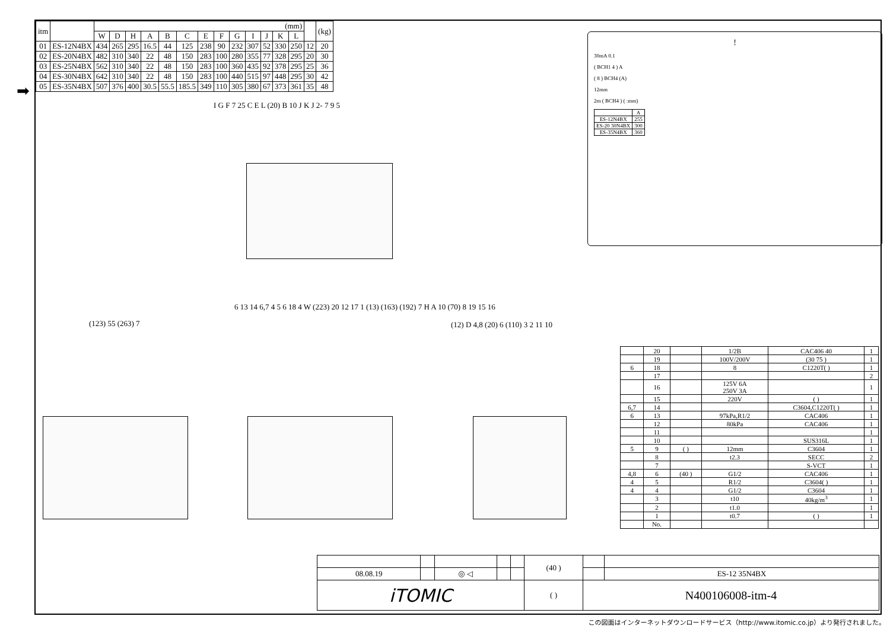➡
| itm | | (mm) | | | | | | | | | | | | | | (kg) |
| --- | --- | --- | --- | --- | --- | --- | --- | --- | --- | --- | --- | --- | --- | --- | --- | --- |
| | | W | D | H | A | B | C | E | F | G | I | J | K | L | | |
| 01 | ES-12N4BX | 434 | 265 | 295 | 16.5 | 44 | 125 | 238 | 90 | 232 | 307 | 52 | 330 | 250 | 12 | 20 |
| 02 | ES-20N4BX | 482 | 310 | 340 | 22 | 48 | 150 | 283 | 100 | 280 | 355 | 77 | 328 | 295 | 20 | 30 |
| 03 | ES-25N4BX | 562 | 310 | 340 | 22 | 48 | 150 | 283 | 100 | 360 | 435 | 92 | 378 | 295 | 25 | 36 |
| 04 | ES-30N4BX | 642 | 310 | 340 | 22 | 48 | 150 | 283 | 100 | 440 | 515 | 97 | 448 | 295 | 30 | 42 |
| 05 | ES-35N4BX | 507 | 376 | 400 | 30.5 | 55.5 | 185.5 | 349 | 110 | 305 | 380 | 67 | 373 | 361 | 35 | 48 |
!
30mA 0.1
( BCH1 4 ) A
( 8 ) BCH4 (A)
12mm
2m ( BCH4 ) ( :mm)
| | A |
| ES-12N4BX | 255 |
| ES-20 30N4BX | 300 |
| ES-35N4BX | 360 |
I G F 7 25 C E L (20) B 10 J K J 2- 7 9 5
(123) 55 (263) 7
6 13 14 6,7 4 5 6 18 4 W (223) 20 12 17 1 (13) (163) (192) 7 H A 10 (70) 8 19 15 16
(12) D 4,8 (20) 6 (110) 3 2 11 10
| | 20 | | 1/2B | CAC406 40 | 1 |
| | 19 | | 100V/200V | (30 75 ) | 1 |
| 6 | 18 | | 8 | C1220T( ) | 1 |
| | 17 | | | | 2 |
| | 16 | | 125V 6A 250V 3A | | 1 |
| | 15 | | 220V | ( ) | 1 |
| 6,7 | 14 | | | C3604,C1220T( ) | 1 |
| 6 | 13 | | 97kPa,R1/2 | CAC406 | 1 |
| | 12 | | 80kPa | CAC406 | 1 |
| | 11 | | | | 1 |
| | 10 | | | SUS316L | 1 |
| 5 | 9 | ( ) | 12mm | C3604 | 1 |
| | 8 | | t2.3 | SECC | 2 |
| | 7 | | | S-VCT | 1 |
| 4,8 | 6 | (40 ) | G1/2 | CAC406 | 1 |
| 4 | 5 | | R1/2 | C3604( ) | 1 |
| 4 | 4 | | G1/2 | C3604 | 1 |
| | 3 | | t10 | 40kg/m<sup>3</sup> | 1 |
| | 2 | | t1.0 | | 1 |
| | 1 | | t0.7 | ( ) | 1 |
| | No. | | | | |
| | | | | | (40 ) | | |
| 08.08.19 | | ◎ ◁ | | | | | ES-12 35N4BX |
| iTOMIC | | | | | ( ) | N400106008-itm-4 | |
この図面はインターネットダウンロードサービス（http://www.itomic.co.jp）より発行されました。